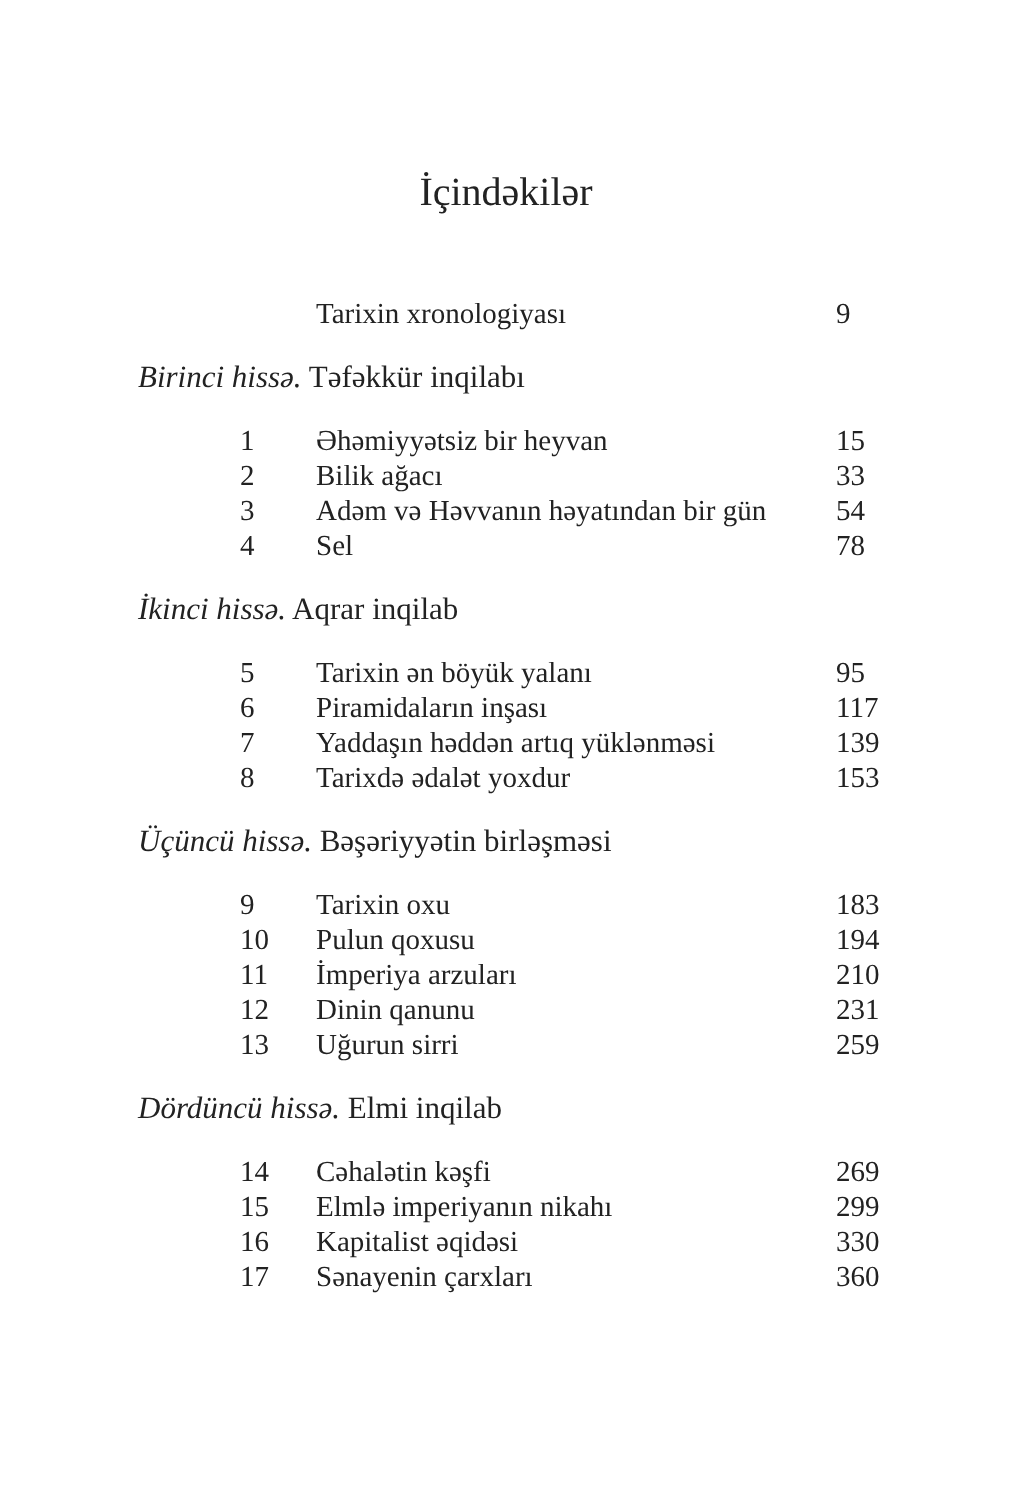İçindəkilər
| | Tarixin xronologiyası | 9 |
Birinci hissə. Təfəkkür inqilabı
| 1 | Əhəmiyyətsiz bir heyvan | 15 |
| 2 | Bilik ağacı | 33 |
| 3 | Adəm və Həvvanın həyatından bir gün | 54 |
| 4 | Sel | 78 |
İkinci hissə. Aqrar inqilab
| 5 | Tarixin ən böyük yalanı | 95 |
| 6 | Piramidaların inşası | 117 |
| 7 | Yaddaşın həddən artıq yüklənməsi | 139 |
| 8 | Tarixdə ədalət yoxdur | 153 |
Üçüncü hissə. Bəşəriyyətin birləşməsi
| 9 | Tarixin oxu | 183 |
| 10 | Pulun qoxusu | 194 |
| 11 | İmperiya arzuları | 210 |
| 12 | Dinin qanunu | 231 |
| 13 | Uğurun sirri | 259 |
Dördüncü hissə. Elmi inqilab
| 14 | Cəhalətin kəşfi | 269 |
| 15 | Elmlə imperiyanın nikahı | 299 |
| 16 | Kapitalist əqidəsi | 330 |
| 17 | Sənayenin çarxları | 360 |